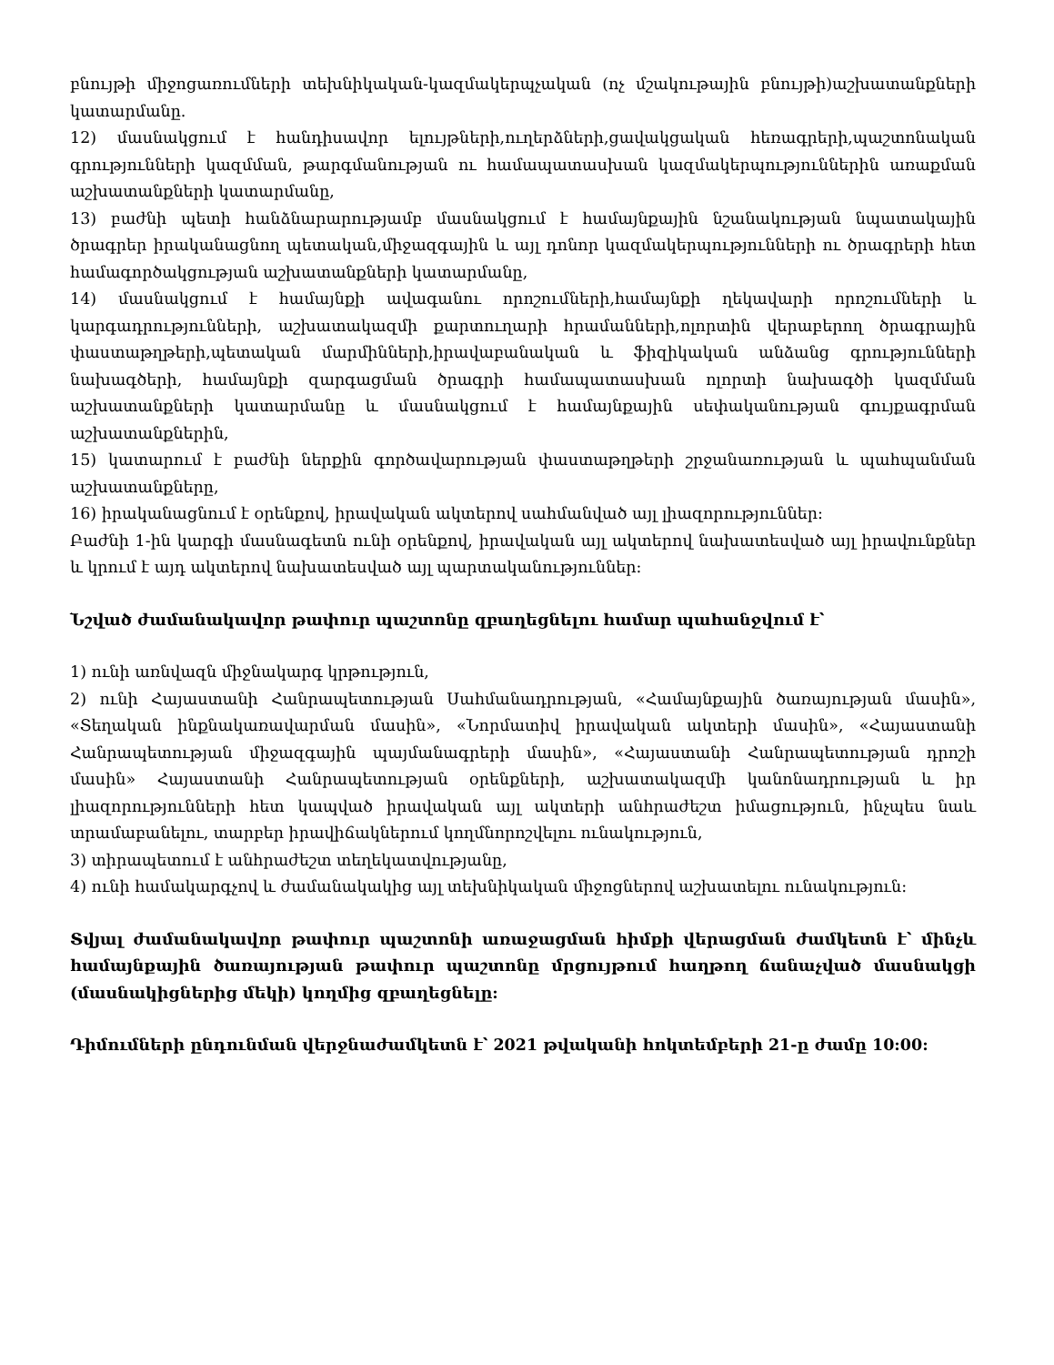բնույթի միջոցառումների տեխնիկական-կազմակերպչական (ոչ մշակութային բնույթի)աշխատանքների կատարմանը.
12) մասնակցում է հանդիսավոր ելույթների,ուղերձների,ցավակցական հեռագրերի,պաշտոնական գրությունների կազմման, թարգմանության ու համապատասխան կազմակերպություններին առաքման աշխատանքների կատարմանը,
13) բաժնի պետի հանձնարարությամբ մասնակցում է համայնքային նշանակության նպատակային ծրագրեր իրականացնող պետական,միջազգային և այլ դոնոր կազմակերպությունների ու ծրագրերի հետ համագործակցության աշխատանքների կատարմանը,
14) մասնակցում է համայնքի ավագանու որոշումների,համայնքի ղեկավարի որոշումների և կարգադրությունների, աշխատակազմի քարտուղարի հրամանների,ոլորտին վերաբերող ծրագրային փաստաթղթերի,պետական մարմինների,իրավաբանական և ֆիզիկական անձանց գրությունների նախագծերի, համայնքի զարգացման ծրագրի համապատասխան ոլորտի նախագծի կազմման աշխատանքների կատարմանը և մասնակցում է համայնքային սեփականության գույքագրման աշխատանքներին,
15) կատարում է բաժնի ներքին գործավարության փաստաթղթերի շրջանառության և պահպանման աշխատանքները,
16) իրականացնում է օրենքով, իրավական ակտերով սահմանված այլ լիազորություններ:
Բաժնի 1-ին կարգի մասնագետն ունի օրենքով, իրավական այլ ակտերով նախատեսված այլ իրավունքներ և կրում է այդ ակտերով նախատեսված այլ պարտականություններ:
Նշված ժամանակավոր թափուր պաշտոնը զբաղեցնելու համար պահանջվում է՝
1) ունի առնվազն միջնակարգ կրթություն,
2) ունի Հայաստանի Հանրապետության Սահմանադրության, «Համայնքային ծառայության մասին», «Տեղական ինքնակառավարման մասին», «Նորմատիվ իրավական ակտերի մասին», «Հայաստանի Հանրապետության միջազգային պայմանագրերի մասին», «Հայաստանի Հանրապետության դրոշի մասին» Հայաստանի Հանրապետության օրենքների, աշխատակազմի կանոնադրության և իր լիազորությունների հետ կապված իրավական այլ ակտերի անհրաժեշտ իմացություն, ինչպես նաև տրամաբանելու, տարբեր իրավիճակներում կողմնորոշվելու ունակություն,
3) տիրապետում է անհրաժեշտ տեղեկատվությանը,
4) ունի համակարգչով և ժամանակակից այլ տեխնիկական միջոցներով աշխատելու ունակություն:
Տվյալ ժամանակավոր թափուր պաշտոնի առաջացման հիմքի վերացման ժամկետն է՝ մինչև համայնքային ծառայության թափուր պաշտոնը մրցույթում հաղթող ճանաչված մասնակցի (մասնակիցներից մեկի) կողմից զբաղեցնելը:
Դիմումների ընդունման վերջնաժամկետն է՝ 2021 թվականի հոկտեմբերի 21-ը ժամը 10:00: